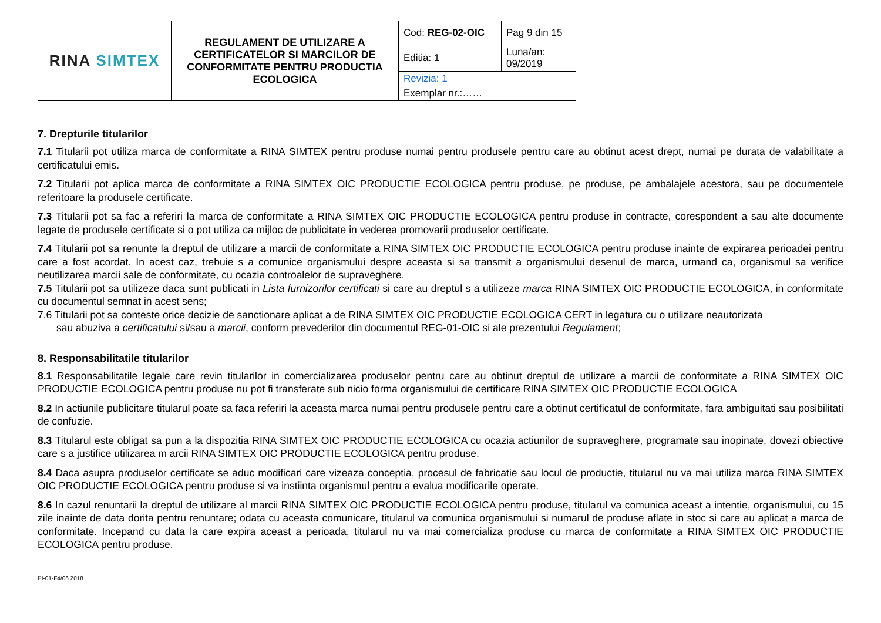| RINA SIMTEX | REGULAMENT DE UTILIZARE A CERTIFICATELOR SI MARCILOR DE CONFORMITATE PENTRU PRODUCTIA ECOLOGICA | Cod: REG-02-OIC | Pag 9 din 15 |
| | | Editia: 1 | Luna/an: 09/2019 |
| | | Revizia: 1 | |
| | | Exemplar nr.:…… | |
7. Drepturile titularilor
7.1 Titularii pot utiliza marca de conformitate a RINA SIMTEX pentru produse numai pentru produsele pentru care au obtinut acest drept, numai pe durata de valabilitate a certificatului emis.
7.2 Titularii pot aplica marca de conformitate a RINA SIMTEX OIC PRODUCTIE ECOLOGICA pentru produse, pe produse, pe ambalajele acestora, sau pe documentele referitoare la produsele certificate.
7.3 Titularii pot sa fac a referiri la marca de conformitate a RINA SIMTEX OIC PRODUCTIE ECOLOGICA pentru produse in contracte, corespondent a sau alte documente legate de produsele certificate si o pot utiliza ca mijloc de publicitate in vederea promovarii produselor certificate.
7.4 Titularii pot sa renunte la dreptul de utilizare a marcii de conformitate a RINA SIMTEX OIC PRODUCTIE ECOLOGICA pentru produse inainte de expirarea perioadei pentru care a fost acordat. In acest caz, trebuie s a comunice organismului despre aceasta si sa transmit a organismului desenul de marca, urmand ca, organismul sa verifice neutilizarea marcii sale de conformitate, cu ocazia controalelor de supraveghere.
7.5 Titularii pot sa utilizeze daca sunt publicati in Lista furnizorilor certificati si care au dreptul s a utilizeze marca RINA SIMTEX OIC PRODUCTIE ECOLOGICA, in conformitate cu documentul semnat in acest sens;
7.6 Titularii pot sa conteste orice decizie de sanctionare aplicat a de RINA SIMTEX OIC PRODUCTIE ECOLOGICA CERT in legatura cu o utilizare neautorizata
sau abuziva a certificatului si/sau a marcii, conform prevederilor din documentul REG-01-OIC si ale prezentului Regulament;
8. Responsabilitatile titularilor
8.1 Responsabilitatile legale care revin titularilor in comercializarea produselor pentru care au obtinut dreptul de utilizare a marcii de conformitate a RINA SIMTEX OIC PRODUCTIE ECOLOGICA pentru produse nu pot fi transferate sub nicio forma organismului de certificare RINA SIMTEX OIC PRODUCTIE ECOLOGICA
8.2 In actiunile publicitare titularul poate sa faca referiri la aceasta marca numai pentru produsele pentru care a obtinut certificatul de conformitate, fara ambiguitati sau posibilitati de confuzie.
8.3 Titularul este obligat sa pun a la dispozitia RINA SIMTEX OIC PRODUCTIE ECOLOGICA cu ocazia actiunilor de supraveghere, programate sau inopinate, dovezi obiective care s a justifice utilizarea m arcii RINA SIMTEX OIC PRODUCTIE ECOLOGICA pentru produse.
8.4 Daca asupra produselor certificate se aduc modificari care vizeaza conceptia, procesul de fabricatie sau locul de productie, titularul nu va mai utiliza marca RINA SIMTEX OIC PRODUCTIE ECOLOGICA pentru produse si va instiinta organismul pentru a evalua modificarile operate.
8.6 In cazul renuntarii la dreptul de utilizare al marcii RINA SIMTEX OIC PRODUCTIE ECOLOGICA pentru produse, titularul va comunica aceast a intentie, organismului, cu 15 zile inainte de data dorita pentru renuntare; odata cu aceasta comunicare, titularul va comunica organismului si numarul de produse aflate in stoc si care au aplicat a marca de conformitate. Incepand cu data la care expira aceast a perioada, titularul nu va mai comercializa produse cu marca de conformitate a RINA SIMTEX OIC PRODUCTIE ECOLOGICA pentru produse.
PI-01-F4/06.2018